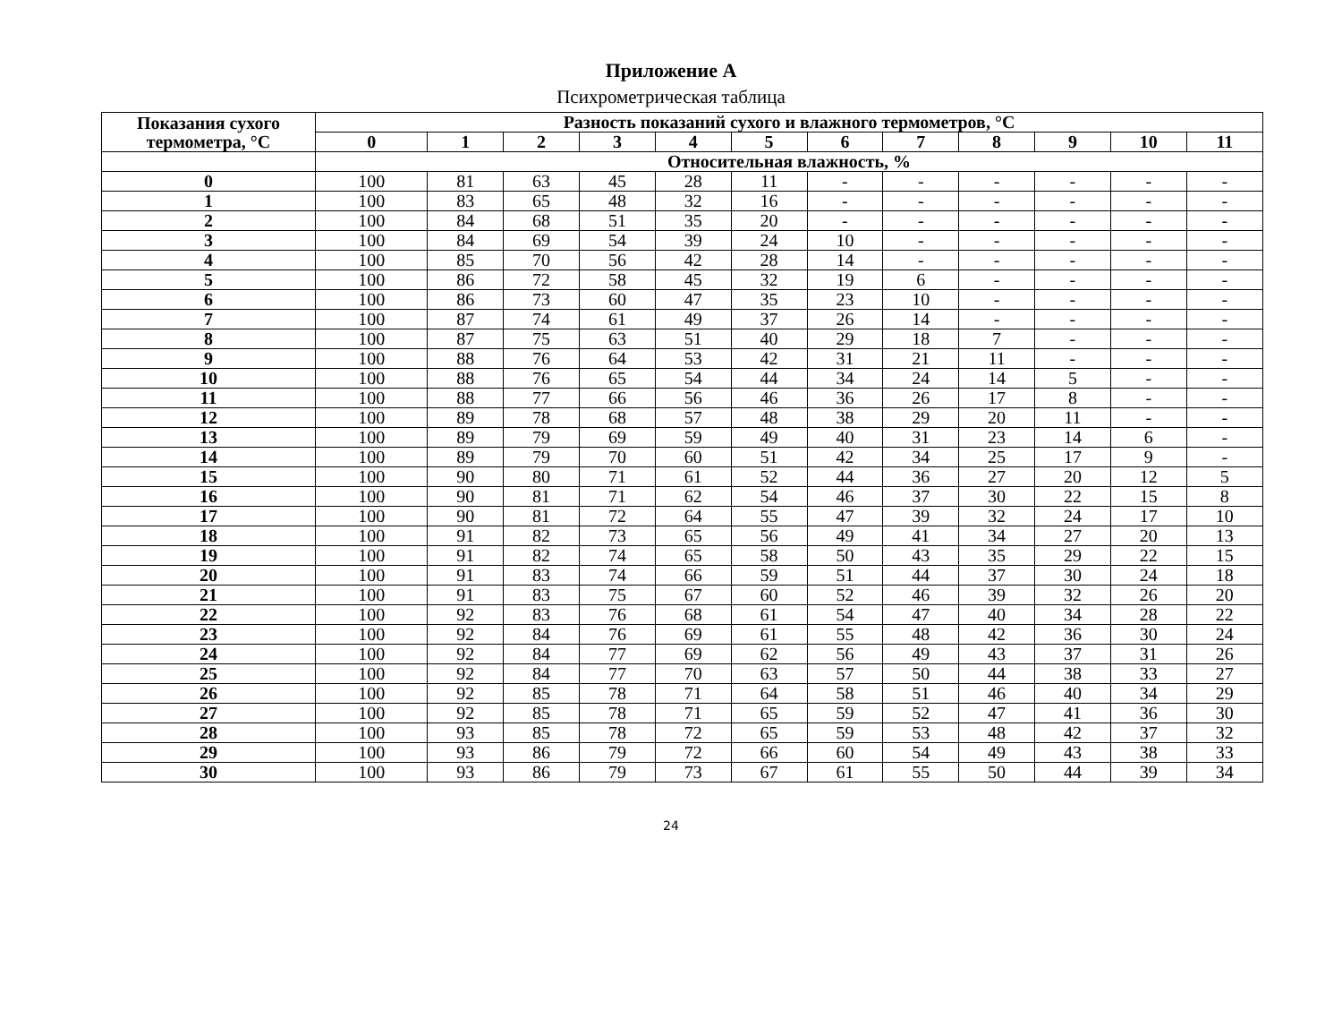Приложение А
Психрометрическая таблица
| Показания сухого термометра, °С | Разность показаний сухого и влажного термометров, °С | | | | | | | | | | | |
| --- | --- | --- | --- | --- | --- | --- | --- | --- | --- | --- | --- | --- |
| | 0 | 1 | 2 | 3 | 4 | 5 | 6 | 7 | 8 | 9 | 10 | 11 |
| | Относительная влажность, % | | | | | | | | | | | |
| 0 | 100 | 81 | 63 | 45 | 28 | 11 | - | - | - | - | - | - |
| 1 | 100 | 83 | 65 | 48 | 32 | 16 | - | - | - | - | - | - |
| 2 | 100 | 84 | 68 | 51 | 35 | 20 | - | - | - | - | - | - |
| 3 | 100 | 84 | 69 | 54 | 39 | 24 | 10 | - | - | - | - | - |
| 4 | 100 | 85 | 70 | 56 | 42 | 28 | 14 | - | - | - | - | - |
| 5 | 100 | 86 | 72 | 58 | 45 | 32 | 19 | 6 | - | - | - | - |
| 6 | 100 | 86 | 73 | 60 | 47 | 35 | 23 | 10 | - | - | - | - |
| 7 | 100 | 87 | 74 | 61 | 49 | 37 | 26 | 14 | - | - | - | - |
| 8 | 100 | 87 | 75 | 63 | 51 | 40 | 29 | 18 | 7 | - | - | - |
| 9 | 100 | 88 | 76 | 64 | 53 | 42 | 31 | 21 | 11 | - | - | - |
| 10 | 100 | 88 | 76 | 65 | 54 | 44 | 34 | 24 | 14 | 5 | - | - |
| 11 | 100 | 88 | 77 | 66 | 56 | 46 | 36 | 26 | 17 | 8 | - | - |
| 12 | 100 | 89 | 78 | 68 | 57 | 48 | 38 | 29 | 20 | 11 | - | - |
| 13 | 100 | 89 | 79 | 69 | 59 | 49 | 40 | 31 | 23 | 14 | 6 | - |
| 14 | 100 | 89 | 79 | 70 | 60 | 51 | 42 | 34 | 25 | 17 | 9 | - |
| 15 | 100 | 90 | 80 | 71 | 61 | 52 | 44 | 36 | 27 | 20 | 12 | 5 |
| 16 | 100 | 90 | 81 | 71 | 62 | 54 | 46 | 37 | 30 | 22 | 15 | 8 |
| 17 | 100 | 90 | 81 | 72 | 64 | 55 | 47 | 39 | 32 | 24 | 17 | 10 |
| 18 | 100 | 91 | 82 | 73 | 65 | 56 | 49 | 41 | 34 | 27 | 20 | 13 |
| 19 | 100 | 91 | 82 | 74 | 65 | 58 | 50 | 43 | 35 | 29 | 22 | 15 |
| 20 | 100 | 91 | 83 | 74 | 66 | 59 | 51 | 44 | 37 | 30 | 24 | 18 |
| 21 | 100 | 91 | 83 | 75 | 67 | 60 | 52 | 46 | 39 | 32 | 26 | 20 |
| 22 | 100 | 92 | 83 | 76 | 68 | 61 | 54 | 47 | 40 | 34 | 28 | 22 |
| 23 | 100 | 92 | 84 | 76 | 69 | 61 | 55 | 48 | 42 | 36 | 30 | 24 |
| 24 | 100 | 92 | 84 | 77 | 69 | 62 | 56 | 49 | 43 | 37 | 31 | 26 |
| 25 | 100 | 92 | 84 | 77 | 70 | 63 | 57 | 50 | 44 | 38 | 33 | 27 |
| 26 | 100 | 92 | 85 | 78 | 71 | 64 | 58 | 51 | 46 | 40 | 34 | 29 |
| 27 | 100 | 92 | 85 | 78 | 71 | 65 | 59 | 52 | 47 | 41 | 36 | 30 |
| 28 | 100 | 93 | 85 | 78 | 72 | 65 | 59 | 53 | 48 | 42 | 37 | 32 |
| 29 | 100 | 93 | 86 | 79 | 72 | 66 | 60 | 54 | 49 | 43 | 38 | 33 |
| 30 | 100 | 93 | 86 | 79 | 73 | 67 | 61 | 55 | 50 | 44 | 39 | 34 |
24